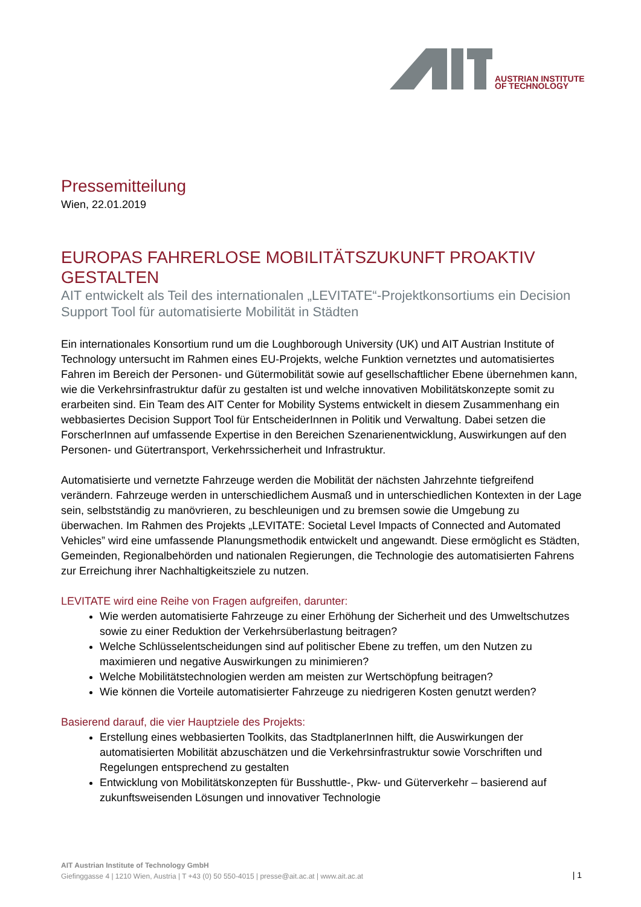AUSTRIAN INSTITUTE
OF TECHNOLOGY
Pressemitteilung
Wien, 22.01.2019
EUROPAS FAHRERLOSE MOBILITÄTSZUKUNFT PROAKTIV GESTALTEN
AIT entwickelt als Teil des internationalen „LEVITATE“-Projektkonsortiums ein Decision Support Tool für automatisierte Mobilität in Städten
Ein internationales Konsortium rund um die Loughborough University (UK) und AIT Austrian Institute of Technology untersucht im Rahmen eines EU-Projekts, welche Funktion vernetztes und automatisiertes Fahren im Bereich der Personen- und Gütermobilität sowie auf gesellschaftlicher Ebene übernehmen kann, wie die Verkehrsinfrastruktur dafür zu gestalten ist und welche innovativen Mobilitätskonzepte somit zu erarbeiten sind. Ein Team des AIT Center for Mobility Systems entwickelt in diesem Zusammenhang ein webbasiertes Decision Support Tool für EntscheiderInnen in Politik und Verwaltung. Dabei setzen die ForscherInnen auf umfassende Expertise in den Bereichen Szenarienentwicklung, Auswirkungen auf den Personen- und Gütertransport, Verkehrssicherheit und Infrastruktur.
Automatisierte und vernetzte Fahrzeuge werden die Mobilität der nächsten Jahrzehnte tiefgreifend verändern. Fahrzeuge werden in unterschiedlichem Ausmaß und in unterschiedlichen Kontexten in der Lage sein, selbstständig zu manövrieren, zu beschleunigen und zu bremsen sowie die Umgebung zu überwachen. Im Rahmen des Projekts „LEVITATE: Societal Level Impacts of Connected and Automated Vehicles” wird eine umfassende Planungsmethodik entwickelt und angewandt. Diese ermöglicht es Städten, Gemeinden, Regionalbehörden und nationalen Regierungen, die Technologie des automatisierten Fahrens zur Erreichung ihrer Nachhaltigkeitsziele zu nutzen.
LEVITATE wird eine Reihe von Fragen aufgreifen, darunter:
Wie werden automatisierte Fahrzeuge zu einer Erhöhung der Sicherheit und des Umweltschutzes sowie zu einer Reduktion der Verkehrsüberlastung beitragen?
Welche Schlüsselentscheidungen sind auf politischer Ebene zu treffen, um den Nutzen zu maximieren und negative Auswirkungen zu minimieren?
Welche Mobilitätstechnologien werden am meisten zur Wertschöpfung beitragen?
Wie können die Vorteile automatisierter Fahrzeuge zu niedrigeren Kosten genutzt werden?
Basierend darauf, die vier Hauptziele des Projekts:
Erstellung eines webbasierten Toolkits, das StadtplanerInnen hilft, die Auswirkungen der automatisierten Mobilität abzuschätzen und die Verkehrsinfrastruktur sowie Vorschriften und Regelungen entsprechend zu gestalten
Entwicklung von Mobilitätskonzepten für Busshuttle-, Pkw- und Güterverkehr – basierend auf zukunftsweisenden Lösungen und innovativer Technologie
AIT Austrian Institute of Technology GmbH
Giefinggasse 4 | 1210 Wien, Austria | T +43 (0) 50 550-4015 | presse@ait.ac.at | www.ait.ac.at
| 1